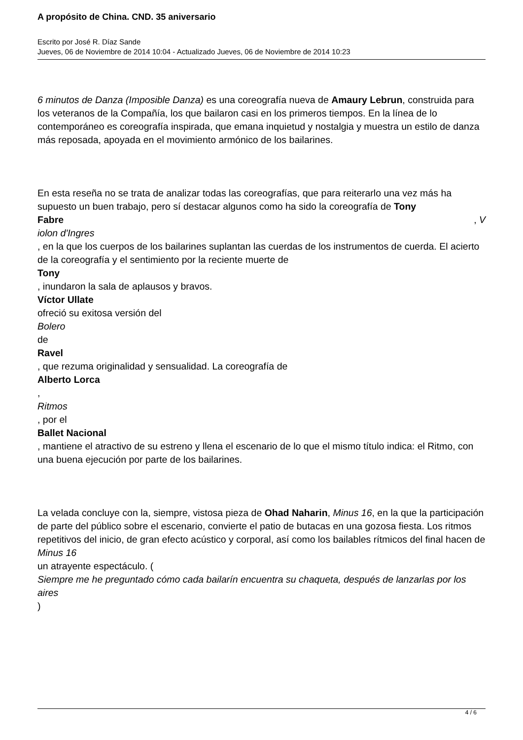A propósito de China. CND. 35 aniversario
Escrito por José R. Díaz Sande
Jueves, 06 de Noviembre de 2014 10:04 - Actualizado Jueves, 06 de Noviembre de 2014 10:23
6 minutos de Danza (Imposible Danza) es una coreografía nueva de Amaury Lebrun, construida para los veteranos de la Compañía, los que bailaron casi en los primeros tiempos. En la línea de lo contemporáneo es coreografía inspirada, que emana inquietud y nostalgia y muestra un estilo de danza más reposada, apoyada en el movimiento armónico de los bailarines.
En esta reseña no se trata de analizar todas las coreografías, que para reiterarlo una vez más ha supuesto un buen trabajo, pero sí destacar algunos como ha sido la coreografía de Tony
Fabre, V
iolon d'Ingres
, en la que los cuerpos de los bailarines suplantan las cuerdas de los instrumentos de cuerda. El acierto de la coreografía y el sentimiento por la reciente muerte de
Tony
, inundaron la sala de aplausos y bravos.
Víctor Ullate
ofreció su exitosa versión del
Bolero
de
Ravel
, que rezuma originalidad y sensualidad. La coreografía de
Alberto Lorca
,
Ritmos
, por el
Ballet Nacional
, mantiene el atractivo de su estreno y llena el escenario de lo que el mismo título indica: el Ritmo, con una buena ejecución por parte de los bailarines.
La velada concluye con la, siempre, vistosa pieza de Ohad Naharin, Minus 16, en la que la participación de parte del público sobre el escenario, convierte el patio de butacas en una gozosa fiesta. Los ritmos repetitivos del inicio, de gran efecto acústico y corporal, así como los bailables rítmicos del final hacen de
Minus 16
un atrayente espectáculo. (
Siempre me he preguntado cómo cada bailarín encuentra su chaqueta, después de lanzarlas por los aires
)
4 / 6